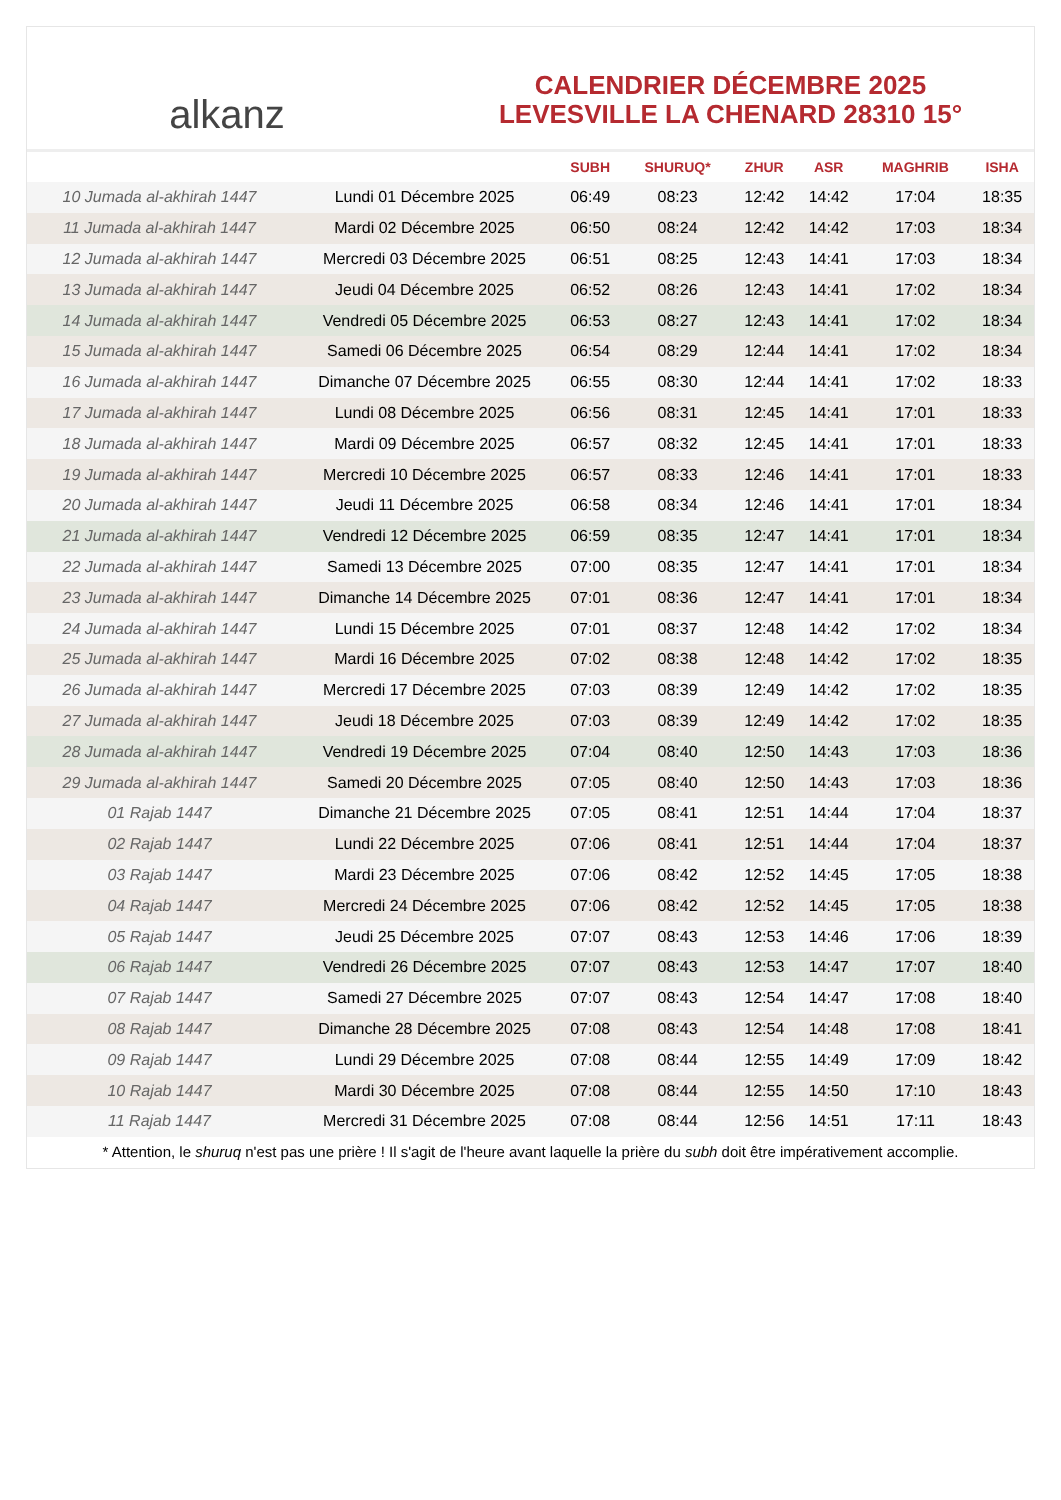alkanz
CALENDRIER DÉCEMBRE 2025
LEVESVILLE LA CHENARD 28310 15°
| | | SUBH | SHURUQ* | ZHUR | ASR | MAGHRIB | ISHA |
| --- | --- | --- | --- | --- | --- | --- | --- |
| 10 Jumada al-akhirah 1447 | Lundi 01 Décembre 2025 | 06:49 | 08:23 | 12:42 | 14:42 | 17:04 | 18:35 |
| 11 Jumada al-akhirah 1447 | Mardi 02 Décembre 2025 | 06:50 | 08:24 | 12:42 | 14:42 | 17:03 | 18:34 |
| 12 Jumada al-akhirah 1447 | Mercredi 03 Décembre 2025 | 06:51 | 08:25 | 12:43 | 14:41 | 17:03 | 18:34 |
| 13 Jumada al-akhirah 1447 | Jeudi 04 Décembre 2025 | 06:52 | 08:26 | 12:43 | 14:41 | 17:02 | 18:34 |
| 14 Jumada al-akhirah 1447 | Vendredi 05 Décembre 2025 | 06:53 | 08:27 | 12:43 | 14:41 | 17:02 | 18:34 |
| 15 Jumada al-akhirah 1447 | Samedi 06 Décembre 2025 | 06:54 | 08:29 | 12:44 | 14:41 | 17:02 | 18:34 |
| 16 Jumada al-akhirah 1447 | Dimanche 07 Décembre 2025 | 06:55 | 08:30 | 12:44 | 14:41 | 17:02 | 18:33 |
| 17 Jumada al-akhirah 1447 | Lundi 08 Décembre 2025 | 06:56 | 08:31 | 12:45 | 14:41 | 17:01 | 18:33 |
| 18 Jumada al-akhirah 1447 | Mardi 09 Décembre 2025 | 06:57 | 08:32 | 12:45 | 14:41 | 17:01 | 18:33 |
| 19 Jumada al-akhirah 1447 | Mercredi 10 Décembre 2025 | 06:57 | 08:33 | 12:46 | 14:41 | 17:01 | 18:33 |
| 20 Jumada al-akhirah 1447 | Jeudi 11 Décembre 2025 | 06:58 | 08:34 | 12:46 | 14:41 | 17:01 | 18:34 |
| 21 Jumada al-akhirah 1447 | Vendredi 12 Décembre 2025 | 06:59 | 08:35 | 12:47 | 14:41 | 17:01 | 18:34 |
| 22 Jumada al-akhirah 1447 | Samedi 13 Décembre 2025 | 07:00 | 08:35 | 12:47 | 14:41 | 17:01 | 18:34 |
| 23 Jumada al-akhirah 1447 | Dimanche 14 Décembre 2025 | 07:01 | 08:36 | 12:47 | 14:41 | 17:01 | 18:34 |
| 24 Jumada al-akhirah 1447 | Lundi 15 Décembre 2025 | 07:01 | 08:37 | 12:48 | 14:42 | 17:02 | 18:34 |
| 25 Jumada al-akhirah 1447 | Mardi 16 Décembre 2025 | 07:02 | 08:38 | 12:48 | 14:42 | 17:02 | 18:35 |
| 26 Jumada al-akhirah 1447 | Mercredi 17 Décembre 2025 | 07:03 | 08:39 | 12:49 | 14:42 | 17:02 | 18:35 |
| 27 Jumada al-akhirah 1447 | Jeudi 18 Décembre 2025 | 07:03 | 08:39 | 12:49 | 14:42 | 17:02 | 18:35 |
| 28 Jumada al-akhirah 1447 | Vendredi 19 Décembre 2025 | 07:04 | 08:40 | 12:50 | 14:43 | 17:03 | 18:36 |
| 29 Jumada al-akhirah 1447 | Samedi 20 Décembre 2025 | 07:05 | 08:40 | 12:50 | 14:43 | 17:03 | 18:36 |
| 01 Rajab 1447 | Dimanche 21 Décembre 2025 | 07:05 | 08:41 | 12:51 | 14:44 | 17:04 | 18:37 |
| 02 Rajab 1447 | Lundi 22 Décembre 2025 | 07:06 | 08:41 | 12:51 | 14:44 | 17:04 | 18:37 |
| 03 Rajab 1447 | Mardi 23 Décembre 2025 | 07:06 | 08:42 | 12:52 | 14:45 | 17:05 | 18:38 |
| 04 Rajab 1447 | Mercredi 24 Décembre 2025 | 07:06 | 08:42 | 12:52 | 14:45 | 17:05 | 18:38 |
| 05 Rajab 1447 | Jeudi 25 Décembre 2025 | 07:07 | 08:43 | 12:53 | 14:46 | 17:06 | 18:39 |
| 06 Rajab 1447 | Vendredi 26 Décembre 2025 | 07:07 | 08:43 | 12:53 | 14:47 | 17:07 | 18:40 |
| 07 Rajab 1447 | Samedi 27 Décembre 2025 | 07:07 | 08:43 | 12:54 | 14:47 | 17:08 | 18:40 |
| 08 Rajab 1447 | Dimanche 28 Décembre 2025 | 07:08 | 08:43 | 12:54 | 14:48 | 17:08 | 18:41 |
| 09 Rajab 1447 | Lundi 29 Décembre 2025 | 07:08 | 08:44 | 12:55 | 14:49 | 17:09 | 18:42 |
| 10 Rajab 1447 | Mardi 30 Décembre 2025 | 07:08 | 08:44 | 12:55 | 14:50 | 17:10 | 18:43 |
| 11 Rajab 1447 | Mercredi 31 Décembre 2025 | 07:08 | 08:44 | 12:56 | 14:51 | 17:11 | 18:43 |
* Attention, le shuruq n'est pas une prière ! Il s'agit de l'heure avant laquelle la prière du subh doit être impérativement accomplie.